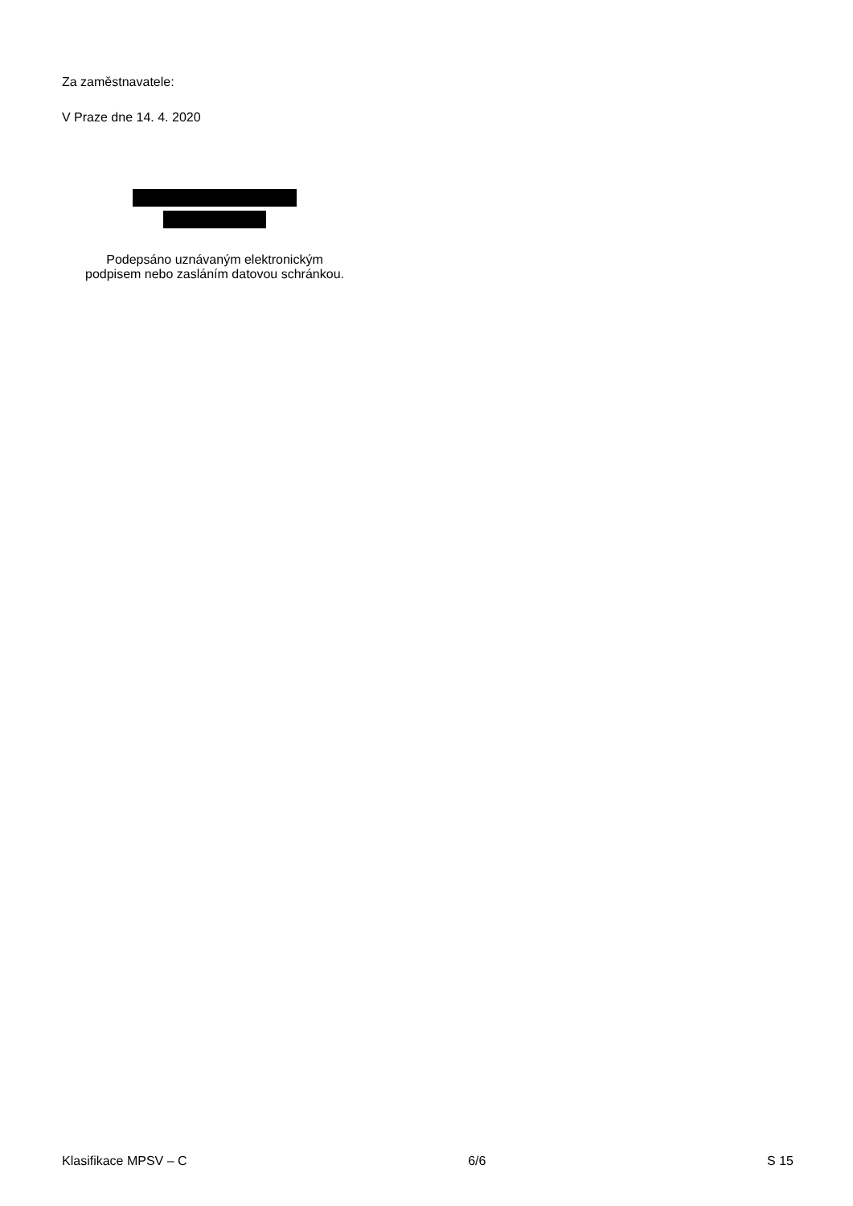Za zaměstnavatele:
V Praze dne 14. 4. 2020
Podepsáno uznávaným elektronickým
podpisem nebo zasláním datovou schránkou.
Klasifikace MPSV – C 6/6 S 15